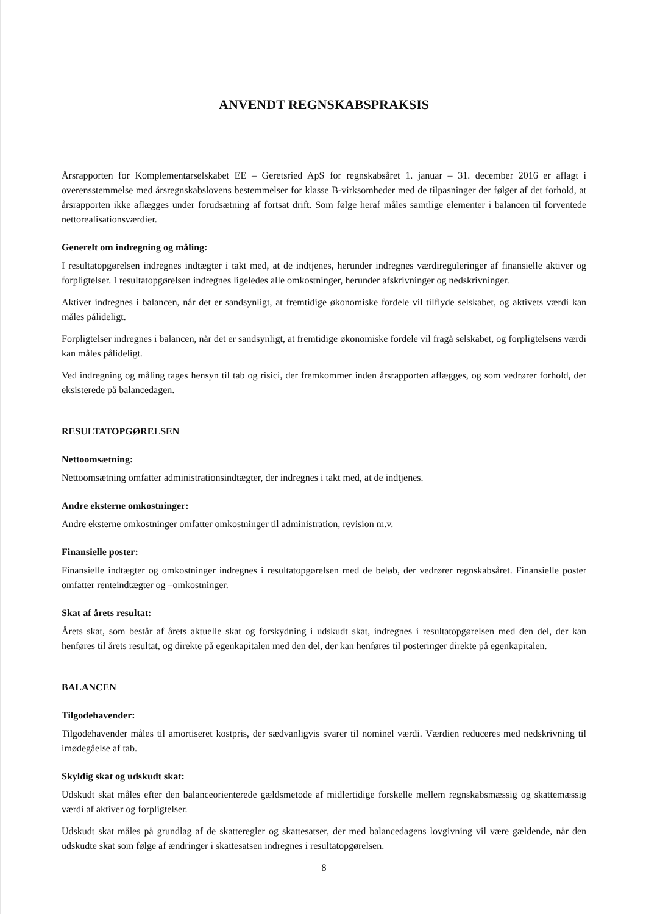ANVENDT REGNSKABSPRAKSIS
Årsrapporten for Komplementarselskabet EE – Geretsried ApS for regnskabsåret 1. januar – 31. december 2016 er aflagt i overensstemmelse med årsregnskabslovens bestemmelser for klasse B-virksomheder med de tilpasninger der følger af det forhold, at årsrapporten ikke aflægges under forudsætning af fortsat drift. Som følge heraf måles samtlige elementer i balancen til forventede nettorealisationsværdier.
Generelt om indregning og måling:
I resultatopgørelsen indregnes indtægter i takt med, at de indtjenes, herunder indregnes værdireguleringer af finansielle aktiver og forpligtelser. I resultatopgørelsen indregnes ligeledes alle omkostninger, herunder afskrivninger og nedskrivninger.
Aktiver indregnes i balancen, når det er sandsynligt, at fremtidige økonomiske fordele vil tilflyde selskabet, og aktivets værdi kan måles pålideligt.
Forpligtelser indregnes i balancen, når det er sandsynligt, at fremtidige økonomiske fordele vil fragå selskabet, og forpligtelsens værdi kan måles pålideligt.
Ved indregning og måling tages hensyn til tab og risici, der fremkommer inden årsrapporten aflægges, og som vedrører forhold, der eksisterede på balancedagen.
RESULTATOPGØRELSEN
Nettoomsætning:
Nettoomsætning omfatter administrationsindtægter, der indregnes i takt med, at de indtjenes.
Andre eksterne omkostninger:
Andre eksterne omkostninger omfatter omkostninger til administration, revision m.v.
Finansielle poster:
Finansielle indtægter og omkostninger indregnes i resultatopgørelsen med de beløb, der vedrører regnskabsåret. Finansielle poster omfatter renteindtægter og –omkostninger.
Skat af årets resultat:
Årets skat, som består af årets aktuelle skat og forskydning i udskudt skat, indregnes i resultatopgørelsen med den del, der kan henføres til årets resultat, og direkte på egenkapitalen med den del, der kan henføres til posteringer direkte på egenkapitalen.
BALANCEN
Tilgodehavender:
Tilgodehavender måles til amortiseret kostpris, der sædvanligvis svarer til nominel værdi. Værdien reduceres med nedskrivning til imødegåelse af tab.
Skyldig skat og udskudt skat:
Udskudt skat måles efter den balanceorienterede gældsmetode af midlertidige forskelle mellem regnskabsmæssig og skattemæssig værdi af aktiver og forpligtelser.
Udskudt skat måles på grundlag af de skatteregler og skattesatser, der med balancedagens lovgivning vil være gældende, når den udskudte skat som følge af ændringer i skattesatsen indregnes i resultatopgørelsen.
8